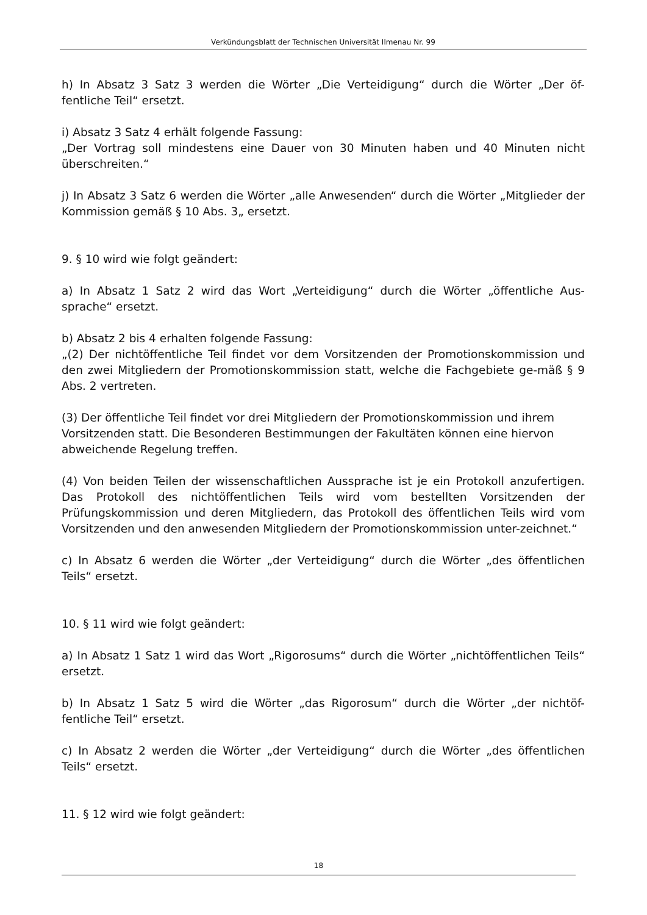Verkündungsblatt der Technischen Universität Ilmenau Nr. 99
h) In Absatz 3 Satz 3 werden die Wörter „Die Verteidigung“ durch die Wörter „Der öf-fentliche Teil“ ersetzt.
i) Absatz 3 Satz 4 erhält folgende Fassung:
„Der Vortrag soll mindestens eine Dauer von 30 Minuten haben und 40 Minuten nicht überschreiten.“
j) In Absatz 3 Satz 6 werden die Wörter „alle Anwesenden“ durch die Wörter „Mitglieder der Kommission gemäß § 10 Abs. 3„ ersetzt.
9. § 10 wird wie folgt geändert:
a) In Absatz 1 Satz 2 wird das Wort „Verteidigung“ durch die Wörter „öffentliche Aus-sprache“ ersetzt.
b) Absatz 2 bis 4 erhalten folgende Fassung:
„(2) Der nichtöffentliche Teil findet vor dem Vorsitzenden der Promotionskommission und den zwei Mitgliedern der Promotionskommission statt, welche die Fachgebiete ge-mäß § 9 Abs. 2 vertreten.
(3) Der öffentliche Teil findet vor drei Mitgliedern der Promotionskommission und ihrem Vorsitzenden statt. Die Besonderen Bestimmungen der Fakultäten können eine hiervon abweichende Regelung treffen.
(4) Von beiden Teilen der wissenschaftlichen Aussprache ist je ein Protokoll anzufertigen. Das Protokoll des nichtöffentlichen Teils wird vom bestellten Vorsitzenden der Prüfungskommission und deren Mitgliedern, das Protokoll des öffentlichen Teils wird vom Vorsitzenden und den anwesenden Mitgliedern der Promotionskommission unter-zeichnet.“
c) In Absatz 6 werden die Wörter „der Verteidigung“ durch die Wörter „des öffentlichen Teils“ ersetzt.
10. § 11 wird wie folgt geändert:
a) In Absatz 1 Satz 1 wird das Wort „Rigorosums“ durch die Wörter „nichtöffentlichen Teils“ ersetzt.
b) In Absatz 1 Satz 5 wird die Wörter „das Rigorosum“ durch die Wörter „der nichtöf-fentliche Teil“ ersetzt.
c) In Absatz 2 werden die Wörter „der Verteidigung“ durch die Wörter „des öffentlichen Teils“ ersetzt.
11. § 12 wird wie folgt geändert:
18